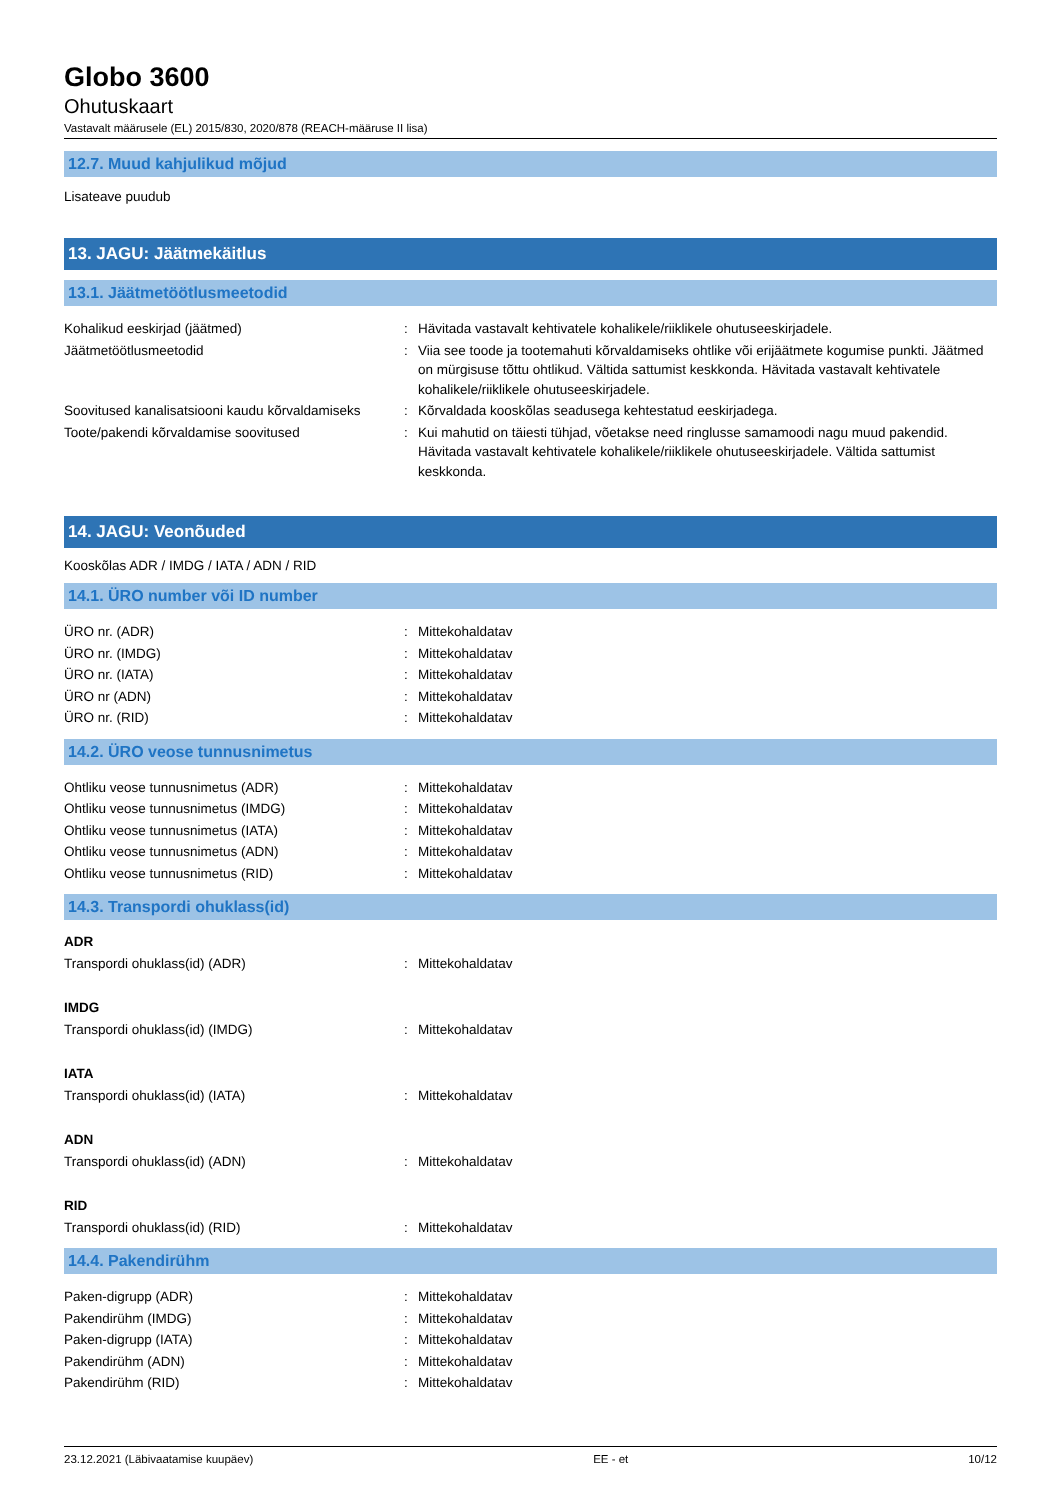Globo 3600
Ohutuskaart
Vastavalt määrusele (EL) 2015/830, 2020/878 (REACH-määruse II lisa)
12.7. Muud kahjulikud mõjud
Lisateave puudub
13. JAGU: Jäätmekäitlus
13.1. Jäätmetöötlusmeetodid
| Kohalikud eeskirjad (jäätmed) | : | Hävitada vastavalt kehtivatele kohalikele/riiklikele ohutuseeskirjadele. |
| Jäätmetöötlusmeetodid | : | Viia see toode ja tootemahuti kõrvaldamiseks ohtlike või erijäätmete kogumise punkti. Jäätmed on mürgisuse tõttu ohtlikud. Vältida sattumist keskkonda. Hävitada vastavalt kehtivatele kohalikele/riiklikele ohutuseeskirjadele. |
| Soovitused kanalisatsiooni kaudu kõrvaldamiseks | : | Kõrvaldada kooskõlas seadusega kehtestatud eeskirjadega. |
| Toote/pakendi kõrvaldamise soovitused | : | Kui mahutid on täiesti tühjad, võetakse need ringlusse samamoodi nagu muud pakendid. Hävitada vastavalt kehtivatele kohalikele/riiklikele ohutuseeskirjadele. Vältida sattumist keskkonda. |
14. JAGU: Veonõuded
Kooskõlas ADR / IMDG / IATA / ADN / RID
14.1. ÜRO number või ID number
| ÜRO nr. (ADR) | : | Mittekohaldatav |
| ÜRO nr. (IMDG) | : | Mittekohaldatav |
| ÜRO nr. (IATA) | : | Mittekohaldatav |
| ÜRO nr (ADN) | : | Mittekohaldatav |
| ÜRO nr. (RID) | : | Mittekohaldatav |
14.2. ÜRO veose tunnusnimetus
| Ohtliku veose tunnusnimetus (ADR) | : | Mittekohaldatav |
| Ohtliku veose tunnusnimetus (IMDG) | : | Mittekohaldatav |
| Ohtliku veose tunnusnimetus (IATA) | : | Mittekohaldatav |
| Ohtliku veose tunnusnimetus (ADN) | : | Mittekohaldatav |
| Ohtliku veose tunnusnimetus (RID) | : | Mittekohaldatav |
14.3. Transpordi ohuklass(id)
| ADR | | |
| Transpordi ohuklass(id) (ADR) | : | Mittekohaldatav |
| IMDG | | |
| Transpordi ohuklass(id) (IMDG) | : | Mittekohaldatav |
| IATA | | |
| Transpordi ohuklass(id) (IATA) | : | Mittekohaldatav |
| ADN | | |
| Transpordi ohuklass(id) (ADN) | : | Mittekohaldatav |
| RID | | |
| Transpordi ohuklass(id) (RID) | : | Mittekohaldatav |
14.4. Pakendirühm
| Paken-digrupp (ADR) | : | Mittekohaldatav |
| Pakendirühm (IMDG) | : | Mittekohaldatav |
| Paken-digrupp (IATA) | : | Mittekohaldatav |
| Pakendirühm (ADN) | : | Mittekohaldatav |
| Pakendirühm (RID) | : | Mittekohaldatav |
23.12.2021 (Läbivaatamise kuupäev) EE - et 10/12